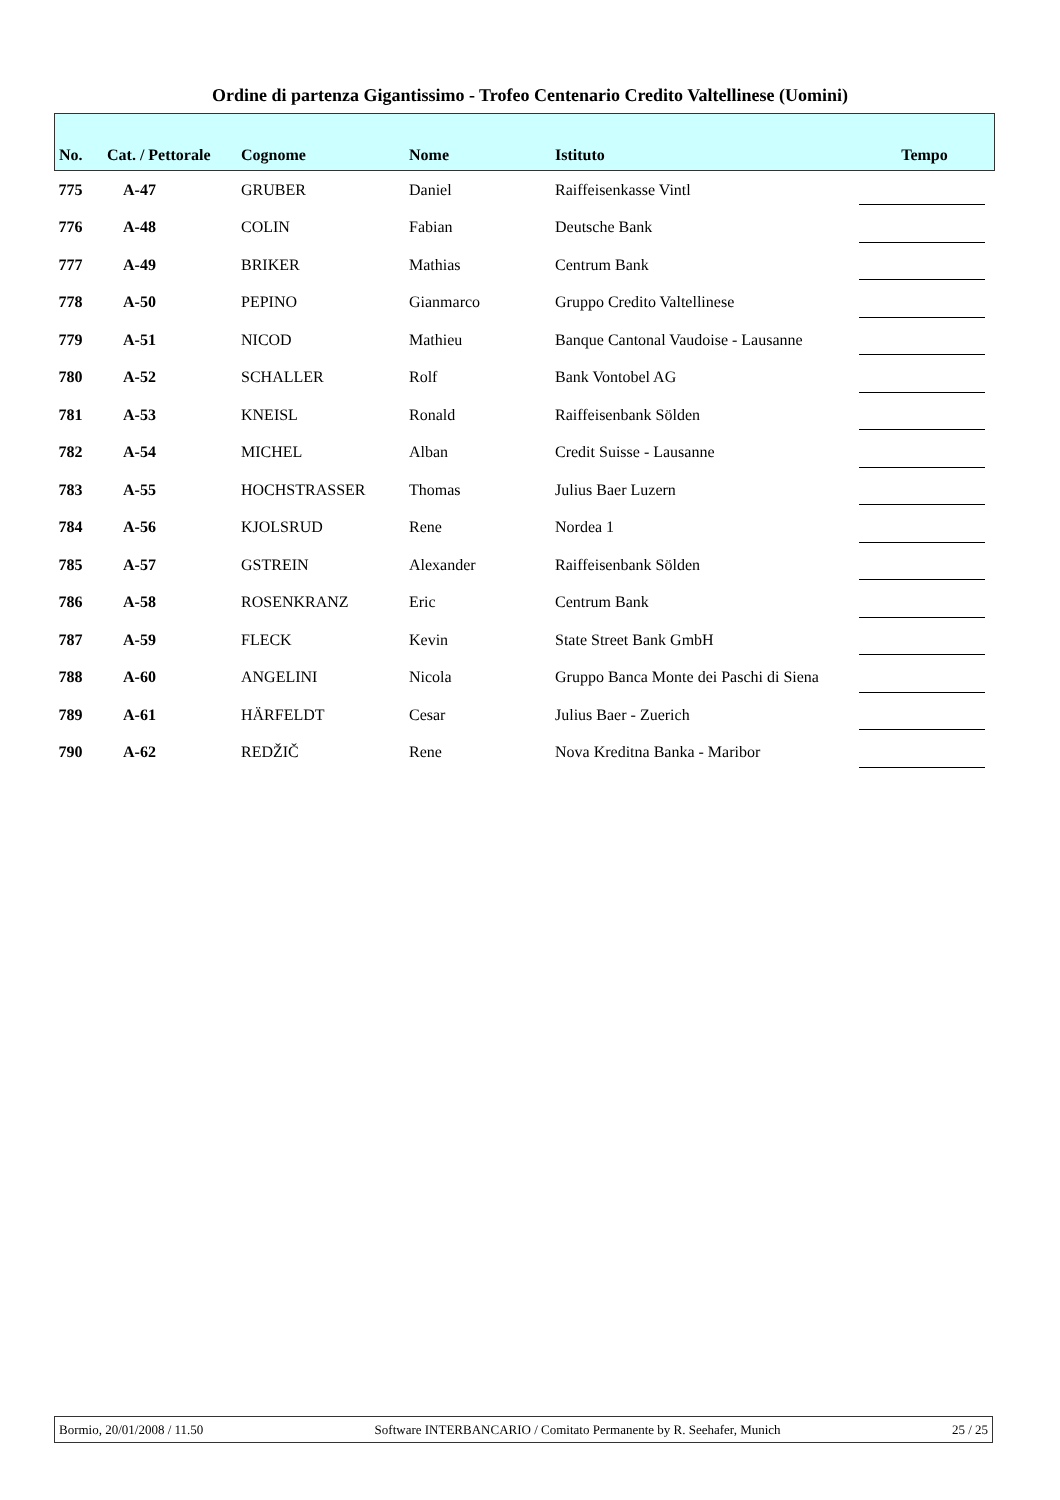Ordine di partenza Gigantissimo - Trofeo Centenario Credito Valtellinese (Uomini)
| No. | Cat. / Pettorale | Cognome | Nome | Istituto | Tempo |
| --- | --- | --- | --- | --- | --- |
| 775 | A-47 | GRUBER | Daniel | Raiffeisenkasse Vintl | |
| 776 | A-48 | COLIN | Fabian | Deutsche Bank | |
| 777 | A-49 | BRIKER | Mathias | Centrum Bank | |
| 778 | A-50 | PEPINO | Gianmarco | Gruppo Credito Valtellinese | |
| 779 | A-51 | NICOD | Mathieu | Banque Cantonal Vaudoise - Lausanne | |
| 780 | A-52 | SCHALLER | Rolf | Bank Vontobel AG | |
| 781 | A-53 | KNEISL | Ronald | Raiffeisenbank Sölden | |
| 782 | A-54 | MICHEL | Alban | Credit Suisse - Lausanne | |
| 783 | A-55 | HOCHSTRASSER | Thomas | Julius Baer Luzern | |
| 784 | A-56 | KJOLSRUD | Rene | Nordea 1 | |
| 785 | A-57 | GSTREIN | Alexander | Raiffeisenbank Sölden | |
| 786 | A-58 | ROSENKRANZ | Eric | Centrum Bank | |
| 787 | A-59 | FLECK | Kevin | State Street Bank GmbH | |
| 788 | A-60 | ANGELINI | Nicola | Gruppo Banca Monte dei Paschi di Siena | |
| 789 | A-61 | HÄRFELDT | Cesar | Julius Baer - Zuerich | |
| 790 | A-62 | REDŽIČ | Rene | Nova Kreditna Banka - Maribor | |
Bormio, 20/01/2008 / 11.50 Software INTERBANCARIO / Comitato Permanente by R. Seehafer, Munich 25 / 25